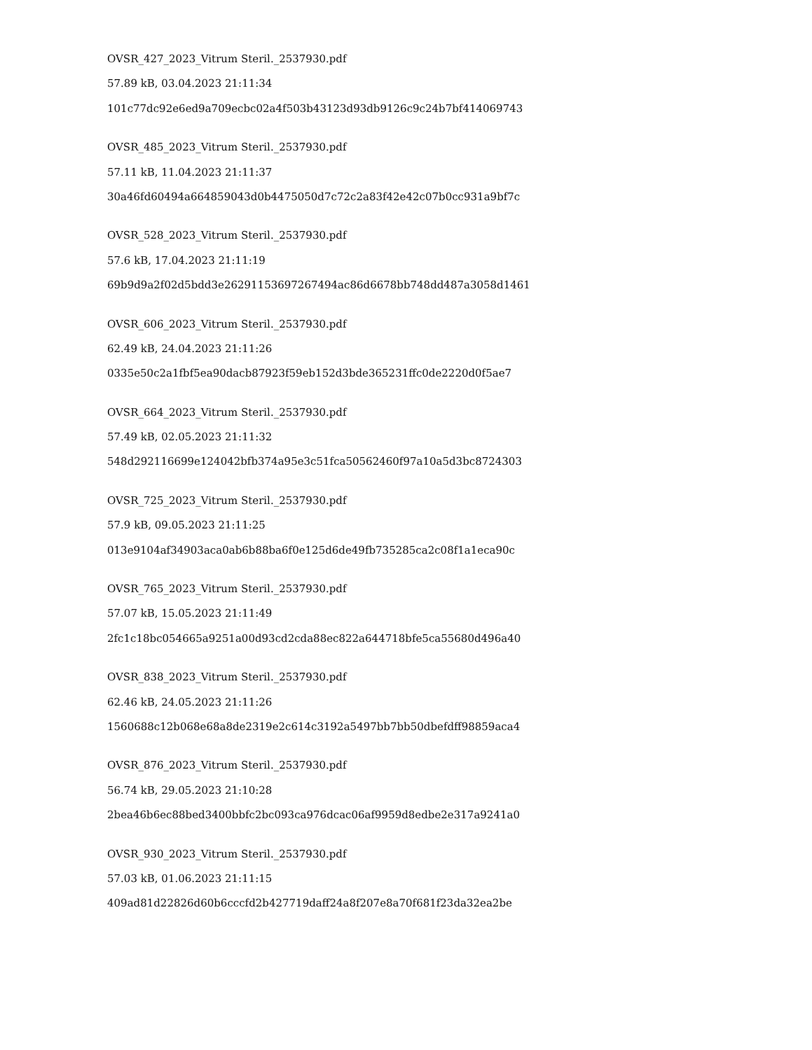OVSR_427_2023_Vitrum Steril._2537930.pdf
57.89 kB, 03.04.2023 21:11:34
101c77dc92e6ed9a709ecbc02a4f503b43123d93db9126c9c24b7bf414069743
OVSR_485_2023_Vitrum Steril._2537930.pdf
57.11 kB, 11.04.2023 21:11:37
30a46fd60494a664859043d0b4475050d7c72c2a83f42e42c07b0cc931a9bf7c
OVSR_528_2023_Vitrum Steril._2537930.pdf
57.6 kB, 17.04.2023 21:11:19
69b9d9a2f02d5bdd3e26291153697267494ac86d6678bb748dd487a3058d1461
OVSR_606_2023_Vitrum Steril._2537930.pdf
62.49 kB, 24.04.2023 21:11:26
0335e50c2a1fbf5ea90dacb87923f59eb152d3bde365231ffc0de2220d0f5ae7
OVSR_664_2023_Vitrum Steril._2537930.pdf
57.49 kB, 02.05.2023 21:11:32
548d292116699e124042bfb374a95e3c51fca50562460f97a10a5d3bc8724303
OVSR_725_2023_Vitrum Steril._2537930.pdf
57.9 kB, 09.05.2023 21:11:25
013e9104af34903aca0ab6b88ba6f0e125d6de49fb735285ca2c08f1a1eca90c
OVSR_765_2023_Vitrum Steril._2537930.pdf
57.07 kB, 15.05.2023 21:11:49
2fc1c18bc054665a9251a00d93cd2cda88ec822a644718bfe5ca55680d496a40
OVSR_838_2023_Vitrum Steril._2537930.pdf
62.46 kB, 24.05.2023 21:11:26
1560688c12b068e68a8de2319e2c614c3192a5497bb7bb50dbefdff98859aca4
OVSR_876_2023_Vitrum Steril._2537930.pdf
56.74 kB, 29.05.2023 21:10:28
2bea46b6ec88bed3400bbfc2bc093ca976dcac06af9959d8edbe2e317a9241a0
OVSR_930_2023_Vitrum Steril._2537930.pdf
57.03 kB, 01.06.2023 21:11:15
409ad81d22826d60b6cccfd2b427719daff24a8f207e8a70f681f23da32ea2be